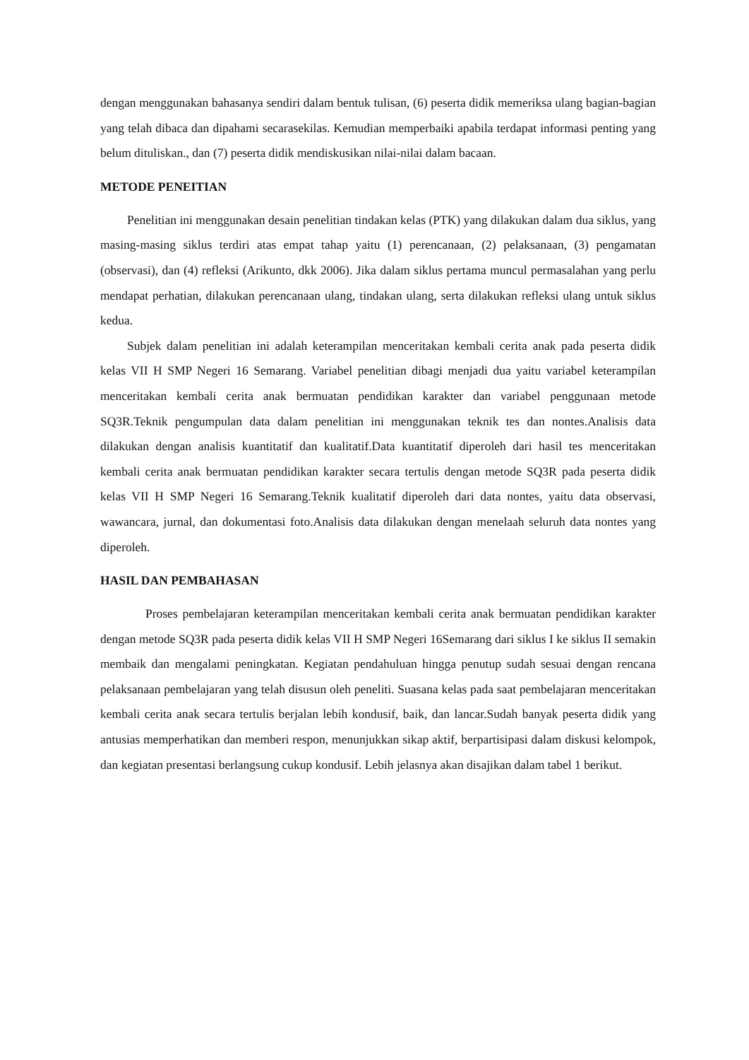dengan menggunakan bahasanya sendiri dalam bentuk tulisan, (6) peserta didik memeriksa ulang bagian-bagian yang telah dibaca dan dipahami secarasekilas. Kemudian memperbaiki apabila terdapat informasi penting yang belum dituliskan., dan (7) peserta didik mendiskusikan nilai-nilai dalam bacaan.
METODE PENEITIAN
Penelitian ini menggunakan desain penelitian tindakan kelas (PTK) yang dilakukan dalam dua siklus, yang masing-masing siklus terdiri atas empat tahap yaitu (1) perencanaan, (2) pelaksanaan, (3) pengamatan (observasi), dan (4) refleksi (Arikunto, dkk 2006). Jika dalam siklus pertama muncul permasalahan yang perlu mendapat perhatian, dilakukan perencanaan ulang, tindakan ulang, serta dilakukan refleksi ulang untuk siklus kedua.
Subjek dalam penelitian ini adalah keterampilan menceritakan kembali cerita anak pada peserta didik kelas VII H SMP Negeri 16 Semarang. Variabel penelitian dibagi menjadi dua yaitu variabel keterampilan menceritakan kembali cerita anak bermuatan pendidikan karakter dan variabel penggunaan metode SQ3R.Teknik pengumpulan data dalam penelitian ini menggunakan teknik tes dan nontes.Analisis data dilakukan dengan analisis kuantitatif dan kualitatif.Data kuantitatif diperoleh dari hasil tes menceritakan kembali cerita anak bermuatan pendidikan karakter secara tertulis dengan metode SQ3R pada peserta didik kelas VII H SMP Negeri 16 Semarang.Teknik kualitatif diperoleh dari data nontes, yaitu data observasi, wawancara, jurnal, dan dokumentasi foto.Analisis data dilakukan dengan menelaah seluruh data nontes yang diperoleh.
HASIL DAN PEMBAHASAN
Proses pembelajaran keterampilan menceritakan kembali cerita anak bermuatan pendidikan karakter dengan metode SQ3R pada peserta didik kelas VII H SMP Negeri 16Semarang dari siklus I ke siklus II semakin membaik dan mengalami peningkatan. Kegiatan pendahuluan hingga penutup sudah sesuai dengan rencana pelaksanaan pembelajaran yang telah disusun oleh peneliti. Suasana kelas pada saat pembelajaran menceritakan kembali cerita anak secara tertulis berjalan lebih kondusif, baik, dan lancar.Sudah banyak peserta didik yang antusias memperhatikan dan memberi respon, menunjukkan sikap aktif, berpartisipasi dalam diskusi kelompok, dan kegiatan presentasi berlangsung cukup kondusif. Lebih jelasnya akan disajikan dalam tabel 1 berikut.